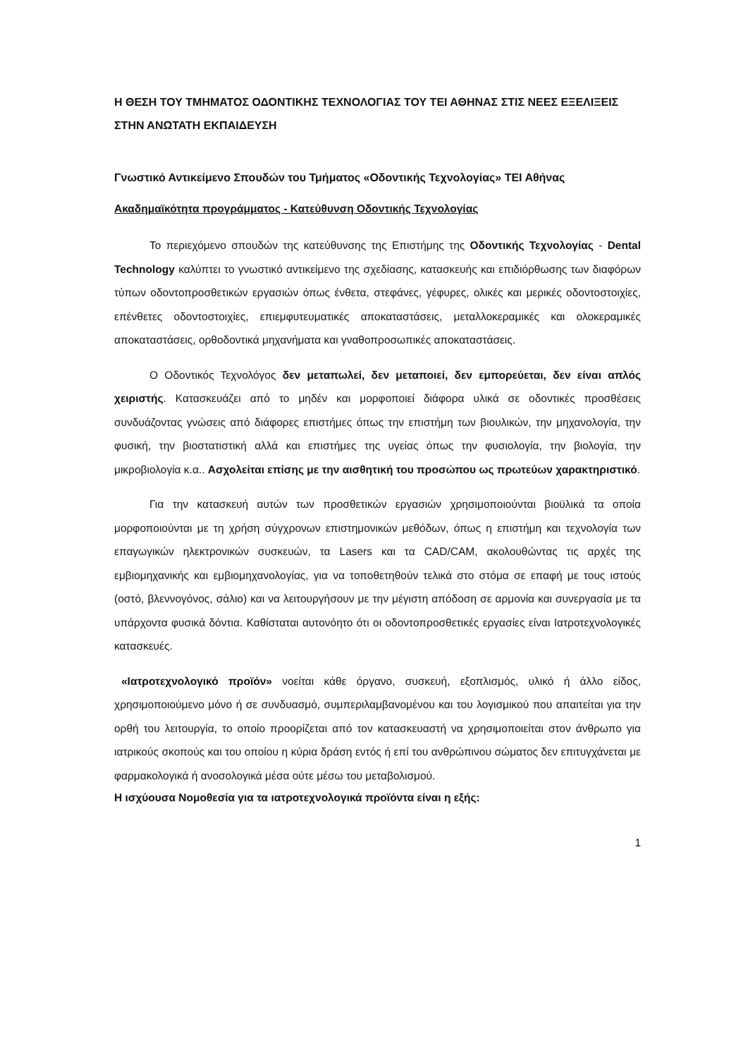Η ΘΕΣΗ ΤΟΥ ΤΜΗΜΑΤΟΣ ΟΔΟΝΤΙΚΗΣ ΤΕΧΝΟΛΟΓΙΑΣ ΤΟΥ ΤΕΙ ΑΘΗΝΑΣ ΣΤΙΣ ΝΕΕΣ ΕΞΕΛΙΞΕΙΣ ΣΤΗΝ ΑΝΩΤΑΤΗ ΕΚΠΑΙΔΕΥΣΗ
Γνωστικό Αντικείμενο Σπουδών του Τμήματος «Οδοντικής Τεχνολογίας» ΤΕΙ Αθήνας
Ακαδημαϊκότητα προγράμματος - Κατεύθυνση Οδοντικής Τεχνολογίας
Το περιεχόμενο σπουδών της κατεύθυνσης της Επιστήμης της Οδοντικής Τεχνολογίας - Dental Technology καλύπτει το γνωστικό αντικείμενο της σχεδίασης, κατασκευής και επιδιόρθωσης των διαφόρων τύπων οδοντοπροσθετικών εργασιών όπως ένθετα, στεφάνες, γέφυρες, ολικές και μερικές οδοντοστοιχίες, επένθετες οδοντοστοιχίες, επιεμφυτευματικές αποκαταστάσεις, μεταλλοκεραμικές και ολοκεραμικές αποκαταστάσεις, ορθοδοντικά μηχανήματα και γναθοπροσωπικές αποκαταστάσεις.
Ο Οδοντικός Τεχνολόγος δεν μεταπωλεί, δεν μεταποιεί, δεν εμπορεύεται, δεν είναι απλός χειριστής. Κατασκευάζει από το μηδέν και μορφοποιεί διάφορα υλικά σε οδοντικές προσθέσεις συνδυάζοντας γνώσεις από διάφορες επιστήμες όπως την επιστήμη των βιουλικών, την μηχανολογία, την φυσική, την βιοστατιστική αλλά και επιστήμες της υγείας όπως την φυσιολογία, την βιολογία, την μικροβιολογία κ.α.. Ασχολείται επίσης με την αισθητική του προσώπου ως πρωτεύων χαρακτηριστικό.
Για την κατασκευή αυτών των προσθετικών εργασιών χρησιμοποιούνται βιοϋλικά τα οποία μορφοποιούνται με τη χρήση σύγχρονων επιστημονικών μεθόδων, όπως η επιστήμη και τεχνολογία των επαγωγικών ηλεκτρονικών συσκευών, τα Lasers και τα CAD/CAM, ακολουθώντας τις αρχές της εμβιομηχανικής και εμβιομηχανολογίας, για να τοποθετηθούν τελικά στο στόμα σε επαφή με τους ιστούς (οστό, βλεννογόνος, σάλιο) και να λειτουργήσουν με την μέγιστη απόδοση σε αρμονία και συνεργασία με τα υπάρχοντα φυσικά δόντια. Καθίσταται αυτονόητο ότι οι οδοντοπροσθετικές εργασίες είναι Ιατροτεχνολογικές κατασκευές.
«Ιατροτεχνολογικό προϊόν» νοείται κάθε όργανο, συσκευή, εξοπλισμός, υλικό ή άλλο είδος, χρησιμοποιούμενο μόνο ή σε συνδυασμό, συμπεριλαμβανομένου και του λογισμικού που απαιτείται για την ορθή του λειτουργία, το οποίο προορίζεται από τον κατασκευαστή να χρησιμοποιείται στον άνθρωπο για ιατρικούς σκοπούς και του οποίου η κύρια δράση εντός ή επί του ανθρώπινου σώματος δεν επιτυγχάνεται με φαρμακολογικά ή ανοσολογικά μέσα ούτε μέσω του μεταβολισμού.
Η ισχύουσα Νομοθεσία για τα ιατροτεχνολογικά προϊόντα είναι η εξής:
1